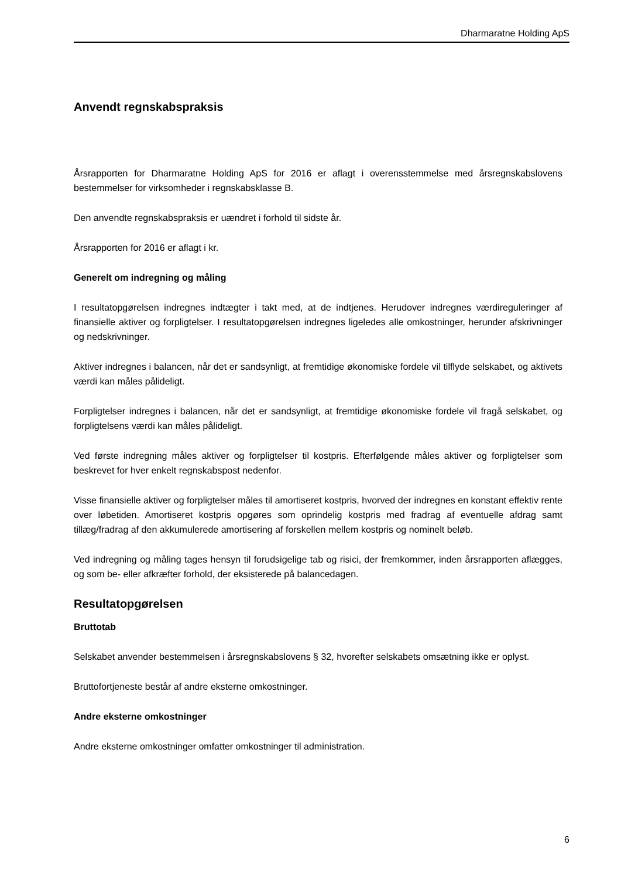Dharmaratne Holding ApS
Anvendt regnskabspraksis
Årsrapporten for Dharmaratne Holding ApS for 2016 er aflagt i overensstemmelse med årsregnskabslovens bestemmelser for virksomheder i regnskabsklasse B.
Den anvendte regnskabspraksis er uændret i forhold til sidste år.
Årsrapporten for 2016 er aflagt i kr.
Generelt om indregning og måling
I resultatopgørelsen indregnes indtægter i takt med, at de indtjenes. Herudover indregnes værdireguleringer af finansielle aktiver og forpligtelser. I resultatopgørelsen indregnes ligeledes alle omkostninger, herunder afskrivninger og nedskrivninger.
Aktiver indregnes i balancen, når det er sandsynligt, at fremtidige økonomiske fordele vil tilflyde selskabet, og aktivets værdi kan måles pålideligt.
Forpligtelser indregnes i balancen, når det er sandsynligt, at fremtidige økonomiske fordele vil fragå selskabet, og forpligtelsens værdi kan måles pålideligt.
Ved første indregning måles aktiver og forpligtelser til kostpris. Efterfølgende måles aktiver og forpligtelser som beskrevet for hver enkelt regnskabspost nedenfor.
Visse finansielle aktiver og forpligtelser måles til amortiseret kostpris, hvorved der indregnes en konstant effektiv rente over løbetiden. Amortiseret kostpris opgøres som oprindelig kostpris med fradrag af eventuelle afdrag samt tillæg/fradrag af den akkumulerede amortisering af forskellen mellem kostpris og nominelt beløb.
Ved indregning og måling tages hensyn til forudsigelige tab og risici, der fremkommer, inden årsrapporten aflægges, og som be- eller afkræfter forhold, der eksisterede på balancedagen.
Resultatopgørelsen
Bruttotab
Selskabet anvender bestemmelsen i årsregnskabslovens § 32, hvorefter selskabets omsætning ikke er oplyst.
Bruttofortjeneste består af andre eksterne omkostninger.
Andre eksterne omkostninger
Andre eksterne omkostninger omfatter omkostninger til administration.
6